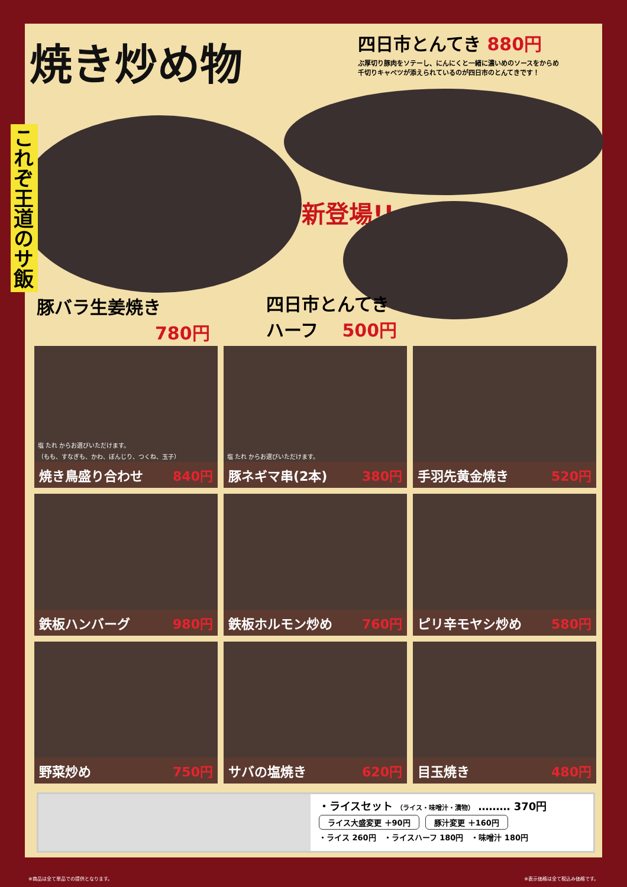焼き炒め物
四日市とんてき 880円
ぶ厚切り豚肉をソテーし、にんにくと一緒に濃いめのソースをからめ
千切りキャベツが添えられているのが四日市のとんてきです！
これぞ王道のサ飯
新登場!!
豚バラ生姜焼き
780円
四日市とんてき
ハーフ 500円
塩 たれ からお選びいただけます。
（もも、すなぎも、かわ、ぼんじり、つくね、玉子）
焼き鳥盛り合わせ 840円
塩 たれ からお選びいただけます。
豚ネギマ串(2本) 380円
手羽先黄金焼き 520円
鉄板ハンバーグ 980円
鉄板ホルモン炒め 760円
ピリ辛モヤシ炒め 580円
野菜炒め 750円
サバの塩焼き 620円
目玉焼き 480円
・ライスセット （ライス・味噌汁・漬物） ……… 370円
ライス大盛変更 ＋90円 豚汁変更 ＋160円
・ライス 260円　・ライスハーフ 180円　・味噌汁 180円
※商品は全て単品での提供となります。 ※表示価格は全て税込み価格です。